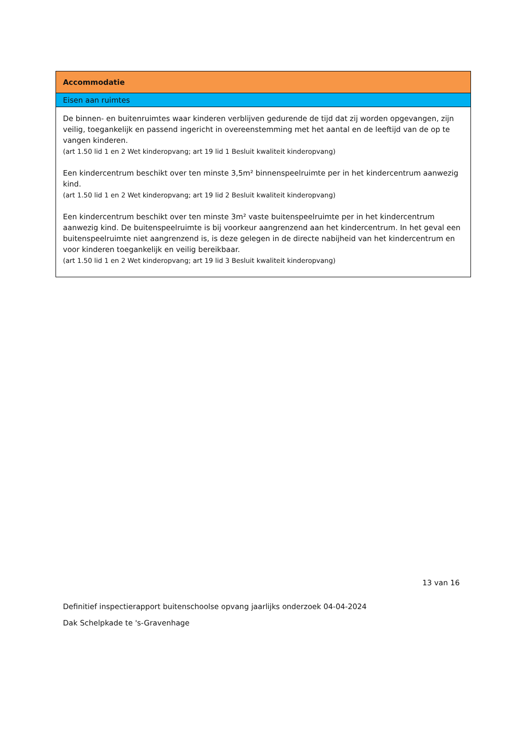| Accommodatie |
| --- |
| Eisen aan ruimtes |
| De binnen- en buitenruimtes waar kinderen verblijven gedurende de tijd dat zij worden opgevangen, zijn veilig, toegankelijk en passend ingericht in overeenstemming met het aantal en de leeftijd van de op te vangen kinderen. (art 1.50 lid 1 en 2 Wet kinderopvang; art 19 lid 1 Besluit kwaliteit kinderopvang) Een kindercentrum beschikt over ten minste 3,5m² binnenspeelruimte per in het kindercentrum aanwezig kind. (art 1.50 lid 1 en 2 Wet kinderopvang; art 19 lid 2 Besluit kwaliteit kinderopvang) Een kindercentrum beschikt over ten minste 3m² vaste buitenspeelruimte per in het kindercentrum aanwezig kind. De buitenspeelruimte is bij voorkeur aangrenzend aan het kindercentrum. In het geval een buitenspeelruimte niet aangrenzend is, is deze gelegen in de directe nabijheid van het kindercentrum en voor kinderen toegankelijk en veilig bereikbaar. (art 1.50 lid 1 en 2 Wet kinderopvang; art 19 lid 3 Besluit kwaliteit kinderopvang) |
13 van 16
Definitief inspectierapport buitenschoolse opvang jaarlijks onderzoek 04-04-2024
Dak Schelpkade te 's-Gravenhage